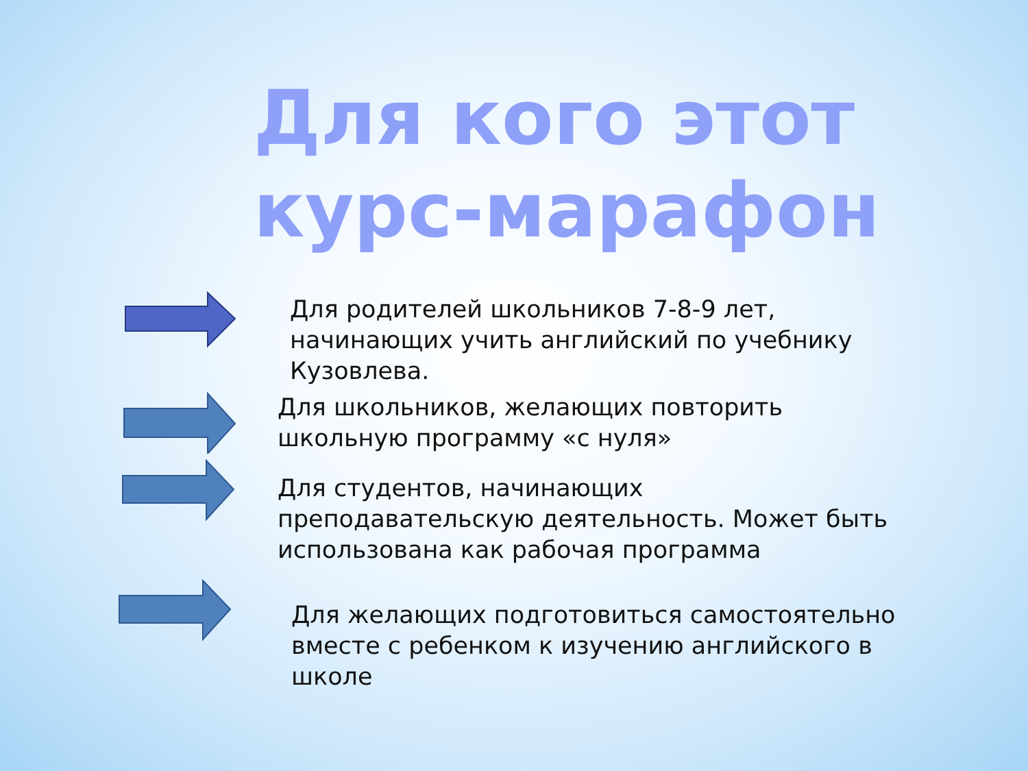Для кого этот курс-марафон
Для родителей школьников 7-8-9 лет, начинающих учить английский по учебнику Кузовлева.
Для школьников, желающих повторить школьную программу «с нуля»
Для студентов, начинающих преподавательскую деятельность. Может быть использована как рабочая программа
Для желающих подготовиться самостоятельно вместе с ребенком к изучению английского в школе